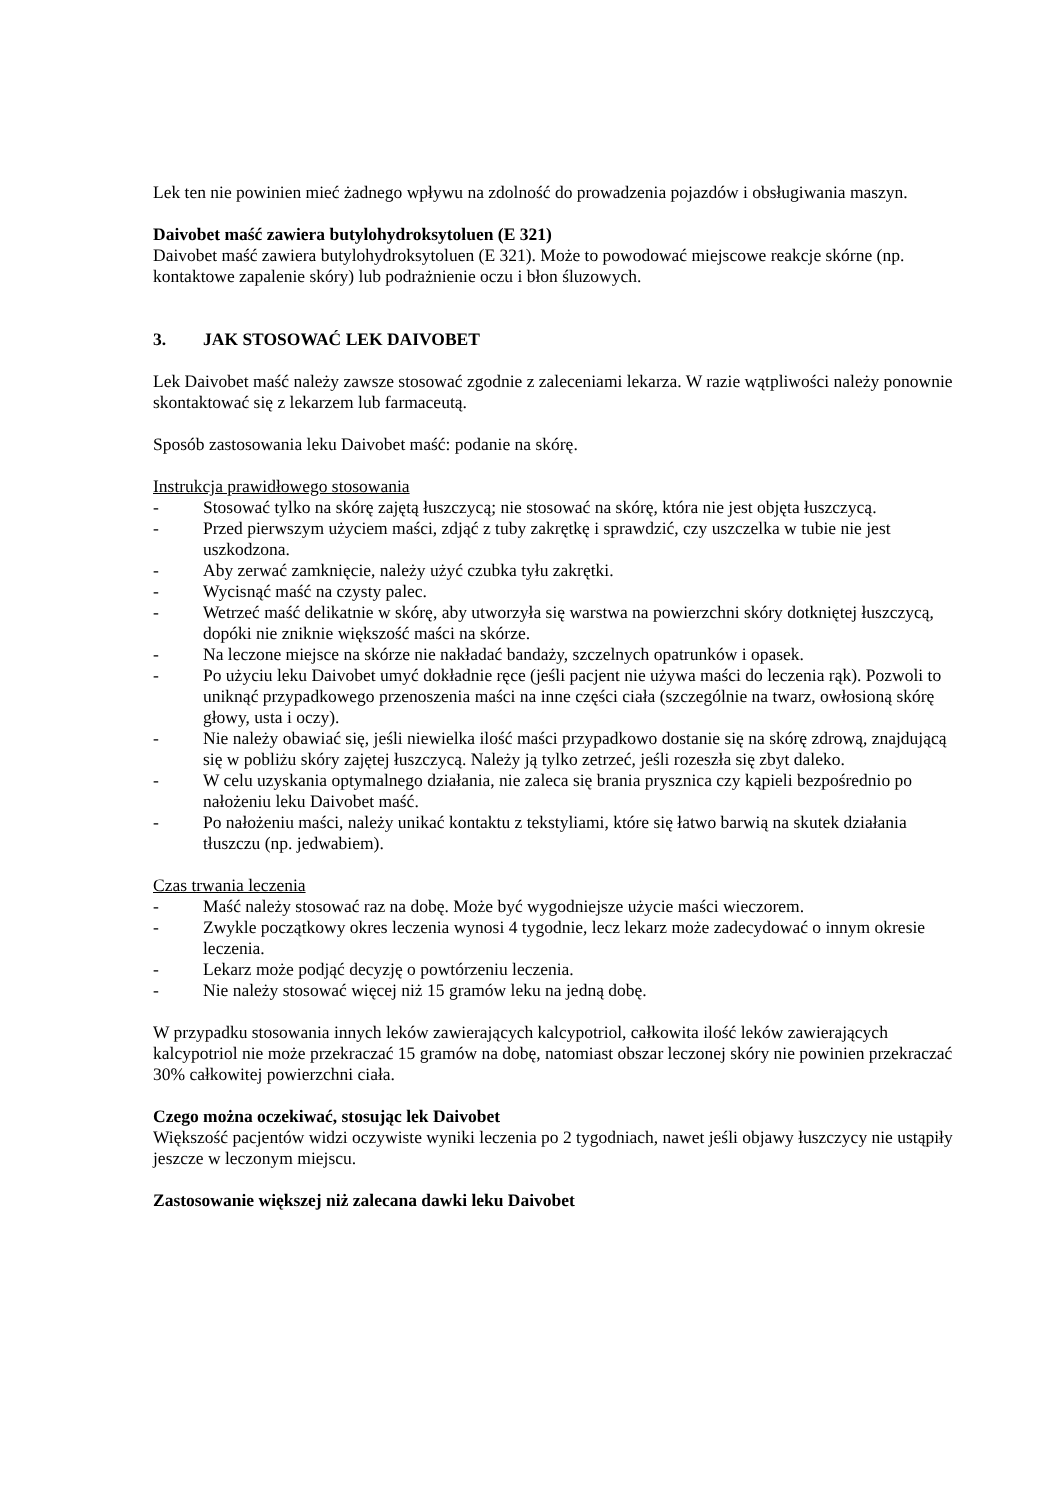Lek ten nie powinien mieć żadnego wpływu na zdolność do prowadzenia pojazdów i obsługiwania maszyn.
Daivobet maść zawiera butylohydroksytoluen (E 321)
Daivobet maść zawiera butylohydroksytoluen (E 321). Może to powodować miejscowe reakcje skórne (np. kontaktowe zapalenie skóry) lub podrażnienie oczu i błon śluzowych.
3. JAK STOSOWAĆ LEK DAIVOBET
Lek Daivobet maść należy zawsze stosować zgodnie z zaleceniami lekarza. W razie wątpliwości należy ponownie skontaktować się z lekarzem lub farmaceutą.
Sposób zastosowania leku Daivobet maść: podanie na skórę.
Instrukcja prawidłowego stosowania
- Stosować tylko na skórę zajętą łuszczycą; nie stosować na skórę, która nie jest objęta łuszczycą.
- Przed pierwszym użyciem maści, zdjąć z tuby zakrętkę i sprawdzić, czy uszczelka w tubie nie jest uszkodzona.
- Aby zerwać zamknięcie, należy użyć czubka tyłu zakrętki.
- Wycisnąć maść na czysty palec.
- Wetrzeć maść delikatnie w skórę, aby utworzyła się warstwa na powierzchni skóry dotkniętej łuszczycą, dopóki nie zniknie większość maści na skórze.
- Na leczone miejsce na skórze nie nakładać bandaży, szczelnych opatrunków i opasek.
- Po użyciu leku Daivobet umyć dokładnie ręce (jeśli pacjent nie używa maści do leczenia rąk). Pozwoli to uniknąć przypadkowego przenoszenia maści na inne części ciała (szczególnie na twarz, owłosioną skórę głowy, usta i oczy).
- Nie należy obawiać się, jeśli niewielka ilość maści przypadkowo dostanie się na skórę zdrową, znajdującą się w pobliżu skóry zajętej łuszczycą. Należy ją tylko zetrzeć, jeśli rozeszła się zbyt daleko.
- W celu uzyskania optymalnego działania, nie zaleca się brania prysznica czy kąpieli bezpośrednio po nałożeniu leku Daivobet maść.
- Po nałożeniu maści, należy unikać kontaktu z tekstyliami, które się łatwo barwią na skutek działania tłuszczu (np. jedwabiem).
Czas trwania leczenia
- Maść należy stosować raz na dobę. Może być wygodniejsze użycie maści wieczorem.
- Zwykle początkowy okres leczenia wynosi 4 tygodnie, lecz lekarz może zadecydować o innym okresie leczenia.
- Lekarz może podjąć decyzję o powtórzeniu leczenia.
- Nie należy stosować więcej niż 15 gramów leku na jedną dobę.
W przypadku stosowania innych leków zawierających kalcypotriol, całkowita ilość leków zawierających kalcypotriol nie może przekraczać 15 gramów na dobę, natomiast obszar leczonej skóry nie powinien przekraczać 30% całkowitej powierzchni ciała.
Czego można oczekiwać, stosując lek Daivobet
Większość pacjentów widzi oczywiste wyniki leczenia po 2 tygodniach, nawet jeśli objawy łuszczycy nie ustąpiły jeszcze w leczonym miejscu.
Zastosowanie większej niż zalecana dawki leku Daivobet